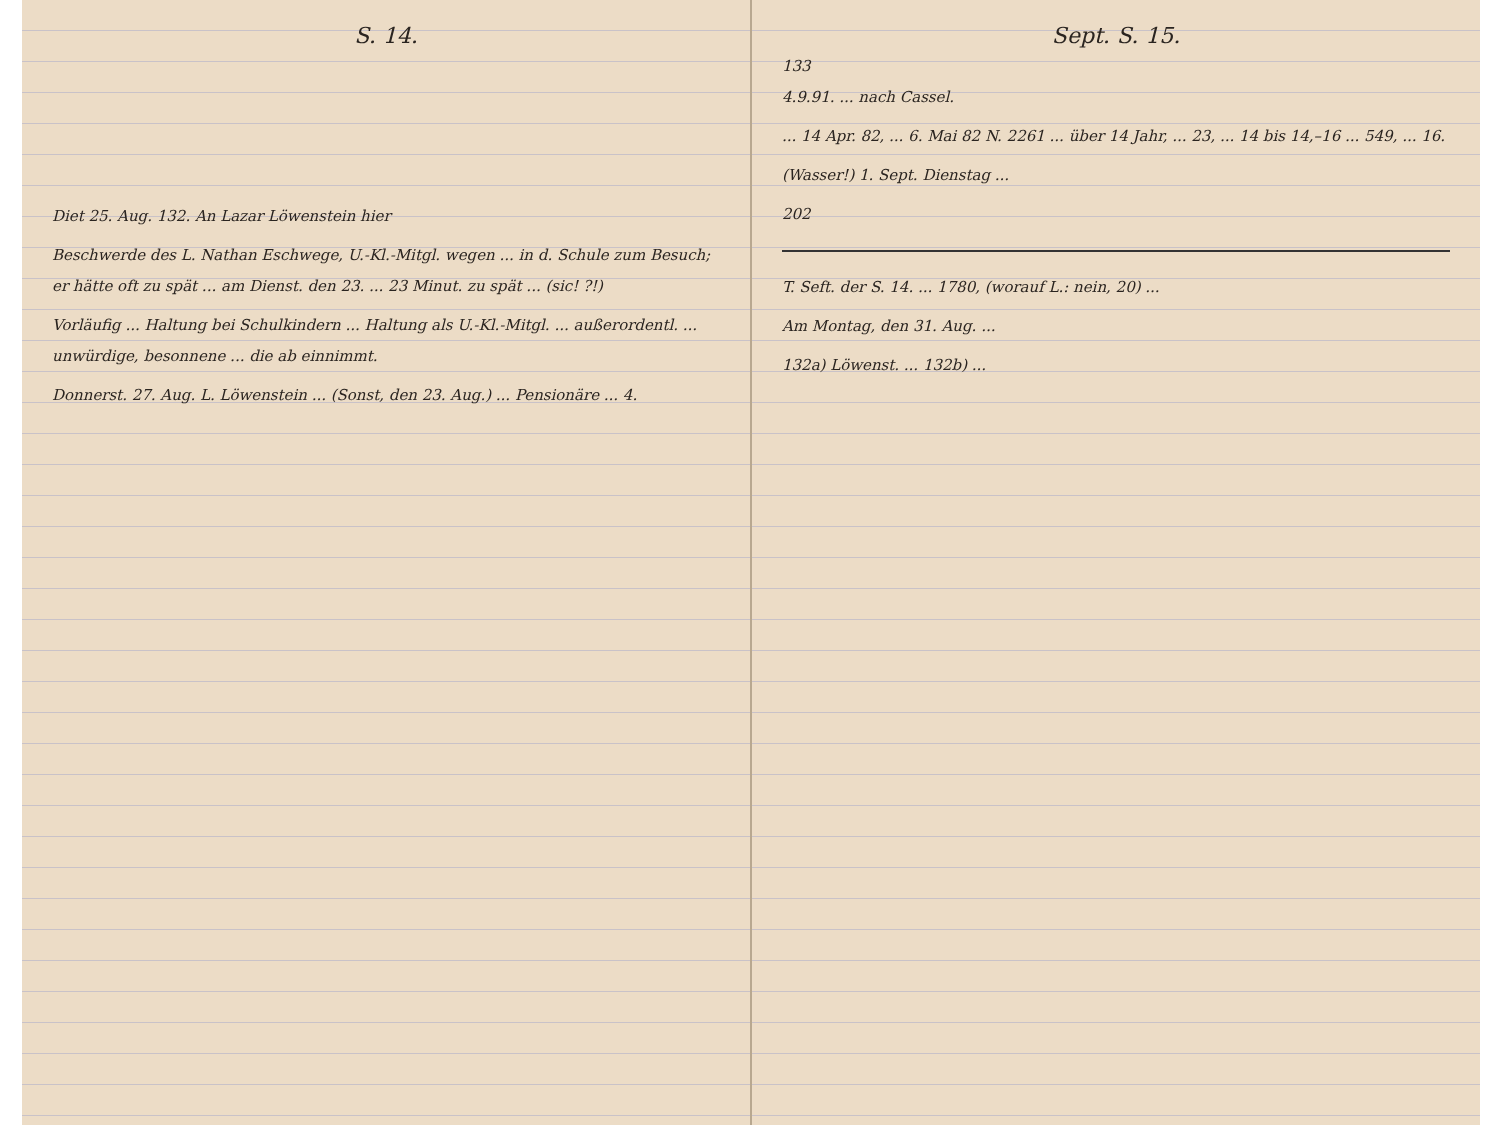S. 14.
Diet 25. Aug. 132. An Lazar Löwenstein hier
Beschwerde des L. Nathan Eschwege, U.-Kl.-Mitgl. wegen ... in d. Schule zum Besuch; er hätte oft zu spät ... am Dienst. den 23. ... 23 Minut. zu spät ... (sic! ?!)
Vorläufig ... Haltung bei Schulkindern ... Haltung als U.-Kl.-Mitgl. ... außerordentl. ... unwürdige, besonnene ... die ab einnimmt.
Donnerst. 27. Aug. L. Löwenstein ... (Sonst, den 23. Aug.) ... Pensionäre ... 4.
Sept. S. 15.
133
4.9.91. ... nach Cassel.
... 14 Apr. 82, ... 6. Mai 82 N. 2261 ... über 14 Jahr, ... 23, ... 14 bis 14,–16 ... 549, ... 16.
(Wasser!) 1. Sept. Dienstag ...
202
T. Seft. der S. 14. ... 1780, (worauf L.: nein, 20) ...
Am Montag, den 31. Aug. ...
132a) Löwenst. ... 132b) ...